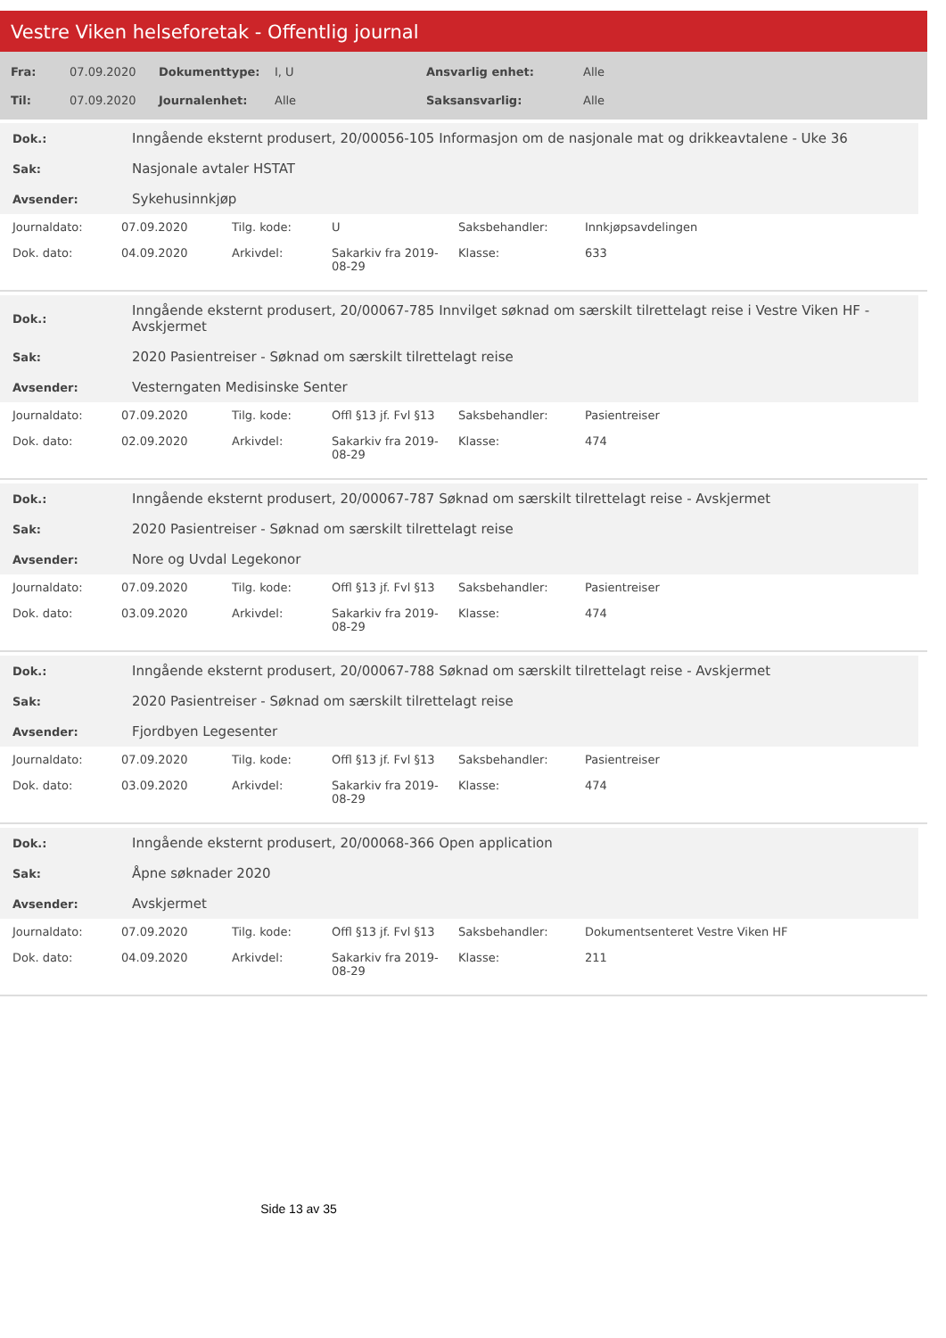Vestre Viken helseforetak - Offentlig journal
| Fra: | 07.09.2020 | Dokumenttype: | I, U | Ansvarlig enhet: | Alle |
| Til: | 07.09.2020 | Journalenhet: | Alle | Saksansvarlig: | Alle |
| Dok.: | Inngående eksternt produsert, 20/00056-105 Informasjon om de nasjonale mat og drikkeavtalene - Uke 36 |
| Sak: | Nasjonale avtaler HSTAT |
| Avsender: | Sykehusinnkjøp |
| Journaldato: | 07.09.2020 | Tilg. kode: | U | Saksbehandler: | Innkjøpsavdelingen |
| Dok. dato: | 04.09.2020 | Arkivdel: | Sakarkiv fra 2019-08-29 | Klasse: | 633 |
| Dok.: | Inngående eksternt produsert, 20/00067-785 Innvilget søknad om særskilt tilrettelagt reise i Vestre Viken HF - Avskjermet |
| Sak: | 2020 Pasientreiser - Søknad om særskilt tilrettelagt reise |
| Avsender: | Vesterngaten Medisinske Senter |
| Journaldato: | 07.09.2020 | Tilg. kode: | Offl §13 jf. Fvl §13 | Saksbehandler: | Pasientreiser |
| Dok. dato: | 02.09.2020 | Arkivdel: | Sakarkiv fra 2019-08-29 | Klasse: | 474 |
| Dok.: | Inngående eksternt produsert, 20/00067-787 Søknad om særskilt tilrettelagt reise - Avskjermet |
| Sak: | 2020 Pasientreiser - Søknad om særskilt tilrettelagt reise |
| Avsender: | Nore og Uvdal Legekonor |
| Journaldato: | 07.09.2020 | Tilg. kode: | Offl §13 jf. Fvl §13 | Saksbehandler: | Pasientreiser |
| Dok. dato: | 03.09.2020 | Arkivdel: | Sakarkiv fra 2019-08-29 | Klasse: | 474 |
| Dok.: | Inngående eksternt produsert, 20/00067-788 Søknad om særskilt tilrettelagt reise - Avskjermet |
| Sak: | 2020 Pasientreiser - Søknad om særskilt tilrettelagt reise |
| Avsender: | Fjordbyen Legesenter |
| Journaldato: | 07.09.2020 | Tilg. kode: | Offl §13 jf. Fvl §13 | Saksbehandler: | Pasientreiser |
| Dok. dato: | 03.09.2020 | Arkivdel: | Sakarkiv fra 2019-08-29 | Klasse: | 474 |
| Dok.: | Inngående eksternt produsert, 20/00068-366 Open application |
| Sak: | Åpne søknader 2020 |
| Avsender: | Avskjermet |
| Journaldato: | 07.09.2020 | Tilg. kode: | Offl §13 jf. Fvl §13 | Saksbehandler: | Dokumentsenteret Vestre Viken HF |
| Dok. dato: | 04.09.2020 | Arkivdel: | Sakarkiv fra 2019-08-29 | Klasse: | 211 |
Side 13 av 35